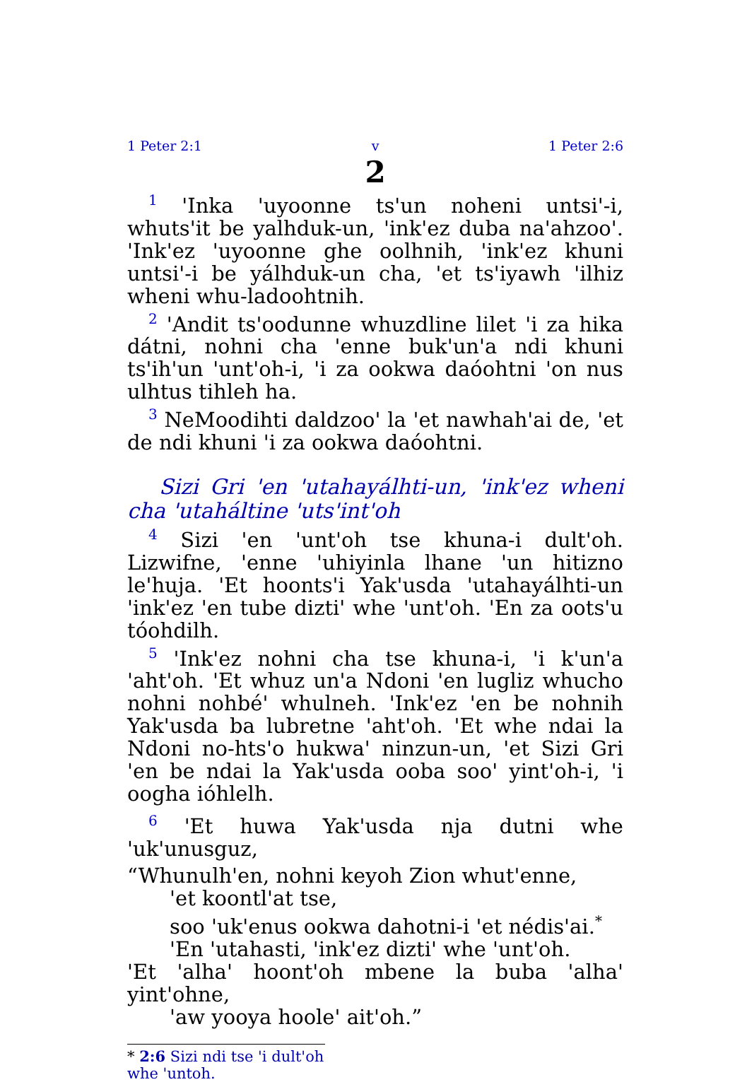1 Peter 2:1 v 1 Peter 2:6
2
<sup>1</sup> 'Inka 'uyoonne ts'un noheni untsi'-i, whuts'it be yalhduk-un, 'ink'ez duba na'ahzoo'. 'Ink'ez 'uyoonne ghe oolhnih, 'ink'ez khuni untsi'-i be yálhduk-un cha, 'et ts'iyawh 'ilhiz wheni whu-ladoohtnih.
<sup>2</sup> 'Andit ts'oodunne whuzdline lilet 'i za hika dátni, nohni cha 'enne buk'un'a ndi khuni ts'ih'un 'unt'oh-i, 'i za ookwa daóohtni 'on nus ulhtus tihleh ha.
<sup>3</sup> NeMoodihti daldzoo' la 'et nawhah'ai de, 'et de ndi khuni 'i za ookwa daóohtni.
Sizi Gri 'en 'utahayálhti-un, 'ink'ez wheni cha 'utaháltine 'uts'int'oh
<sup>4</sup> Sizi 'en 'unt'oh tse khuna-i dult'oh. Lizwifne, 'enne 'uhiyinla lhane 'un hitizno le'huja. 'Et hoonts'i Yak'usda 'utahayálhti-un 'ink'ez 'en tube dizti' whe 'unt'oh. 'En za oots'u tóohdilh.
<sup>5</sup> 'Ink'ez nohni cha tse khuna-i, 'i k'un'a 'aht'oh. 'Et whuz un'a Ndoni 'en lugliz whucho nohni nohbé' whulneh. 'Ink'ez 'en be nohnih Yak'usda ba lubretne 'aht'oh. 'Et whe ndai la Ndoni no-hts'o hukwa' ninzun-un, 'et Sizi Gri 'en be ndai la Yak'usda ooba soo' yint'oh-i, 'i oogha ióhlelh.
<sup>6</sup> 'Et huwa Yak'usda nja dutni whe 'uk'unusguz,
“Whunulh'en, nohni keyoh Zion whut'enne,
'et koontl'at tse,
soo 'uk'enus ookwa dahotni-i 'et nédis'ai.<sup>*</sup>
'En 'utahasti, 'ink'ez dizti' whe 'unt'oh.
'Et 'alha' hoont'oh mbene la buba 'alha' yint'ohne,
'aw yooya hoole' ait'oh.”
* 2:6 Sizi ndi tse 'i dult'oh whe 'untoh.